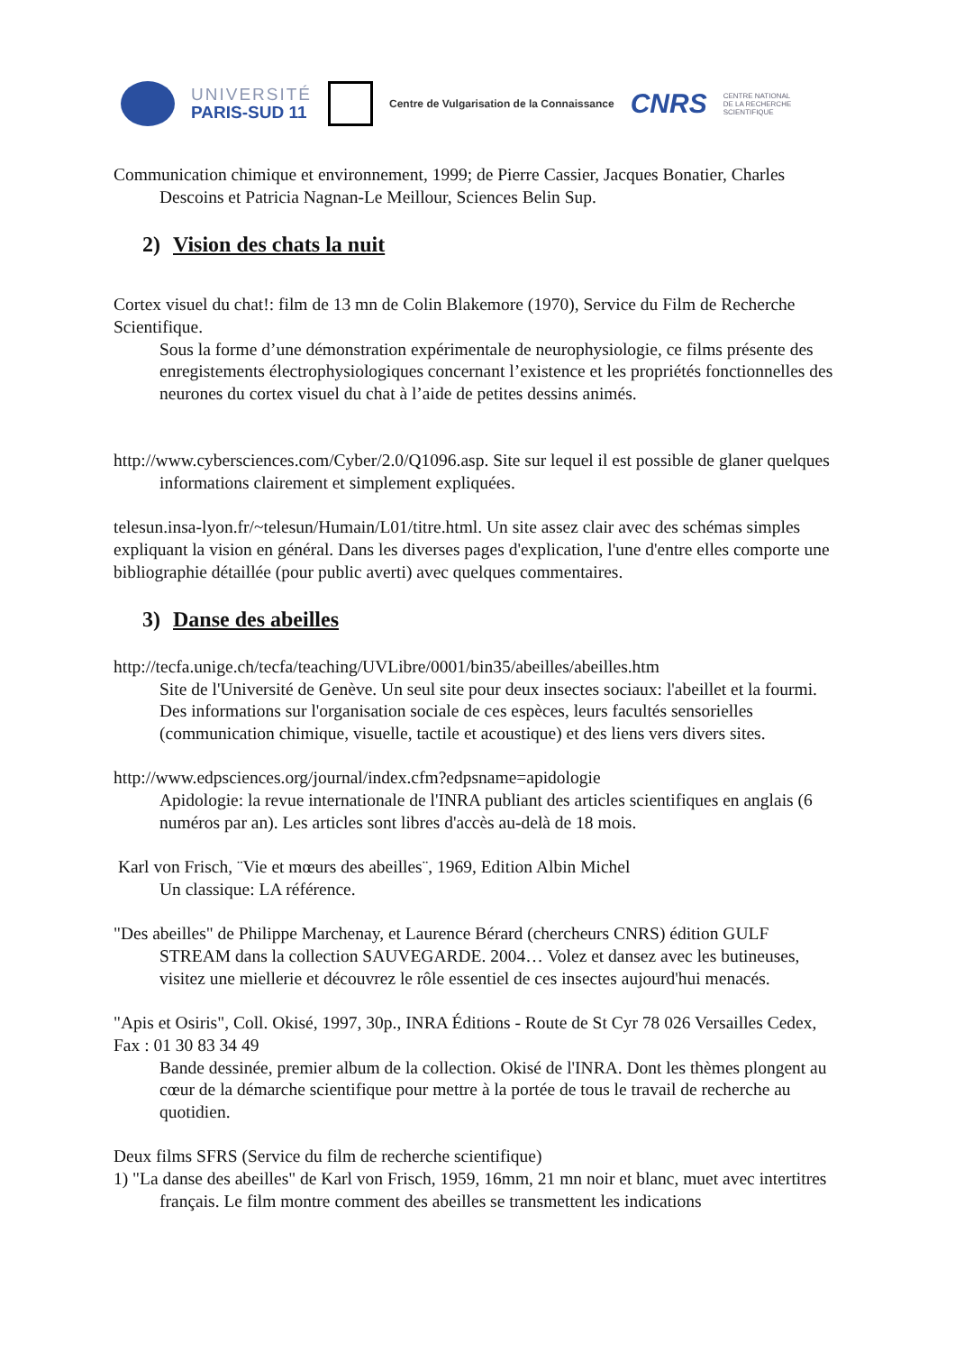UNIVERSITÉ
PARIS-SUD 11
Centre de Vulgarisation de la Connaissance
CNRS
CENTRE NATIONAL
DE LA RECHERCHE
SCIENTIFIQUE
Communication chimique et environnement, 1999; de Pierre Cassier, Jacques Bonatier, Charles Descoins et Patricia Nagnan-Le Meillour, Sciences Belin Sup.
2) Vision des chats la nuit
Cortex visuel du chat!: film de 13 mn de Colin Blakemore (1970), Service du Film de Recherche Scientifique.
Sous la forme d’une démonstration expérimentale de neurophysiologie, ce films présente des enregistements électrophysiologiques concernant l’existence et les propriétés fonctionnelles des neurones du cortex visuel du chat à l’aide de petites dessins animés.
http://www.cybersciences.com/Cyber/2.0/Q1096.asp. Site sur lequel il est possible de glaner quelques informations clairement et simplement expliquées.
telesun.insa-lyon.fr/~telesun/Humain/L01/titre.html. Un site assez clair avec des schémas simples expliquant la vision en général. Dans les diverses pages d'explication, l'une d'entre elles comporte une bibliographie détaillée (pour public averti) avec quelques commentaires.
3) Danse des abeilles
http://tecfa.unige.ch/tecfa/teaching/UVLibre/0001/bin35/abeilles/abeilles.htm
Site de l'Université de Genève. Un seul site pour deux insectes sociaux: l'abeillet et la fourmi. Des informations sur l'organisation sociale de ces espèces, leurs facultés sensorielles (communication chimique, visuelle, tactile et acoustique) et des liens vers divers sites.
http://www.edpsciences.org/journal/index.cfm?edpsname=apidologie
Apidologie: la revue internationale de l'INRA publiant des articles scientifiques en anglais (6 numéros par an). Les articles sont libres d'accès au-delà de 18 mois.
Karl von Frisch, ¨Vie et mœurs des abeilles¨, 1969, Edition Albin Michel
Un classique: LA référence.
"Des abeilles" de Philippe Marchenay, et Laurence Bérard (chercheurs CNRS) édition GULF STREAM dans la collection SAUVEGARDE. 2004… Volez et dansez avec les butineuses, visitez une miellerie et découvrez le rôle essentiel de ces insectes aujourd'hui menacés.
"Apis et Osiris", Coll. Okisé, 1997, 30p., INRA Éditions - Route de St Cyr 78 026 Versailles Cedex, Fax : 01 30 83 34 49
Bande dessinée, premier album de la collection. Okisé de l'INRA. Dont les thèmes plongent au cœur de la démarche scientifique pour mettre à la portée de tous le travail de recherche au quotidien.
Deux films SFRS (Service du film de recherche scientifique)
1) "La danse des abeilles" de Karl von Frisch, 1959, 16mm, 21 mn noir et blanc, muet avec intertitres français. Le film montre comment des abeilles se transmettent les indications